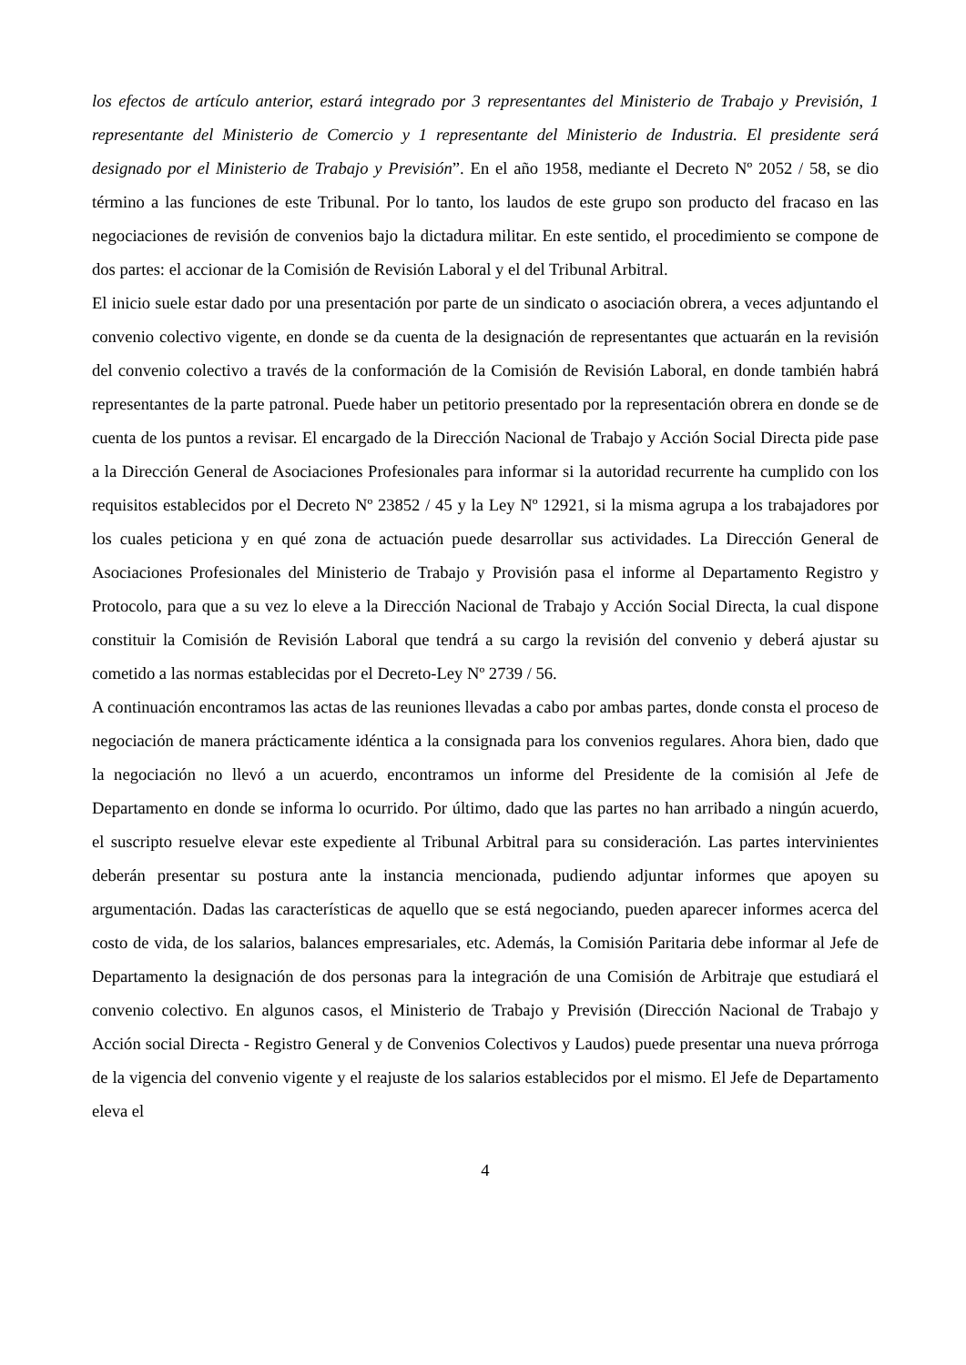los efectos de artículo anterior, estará integrado por 3 representantes del Ministerio de Trabajo y Previsión, 1 representante del Ministerio de Comercio y 1 representante del Ministerio de Industria. El presidente será designado por el Ministerio de Trabajo y Previsión”. En el año 1958, mediante el Decreto Nº 2052 / 58, se dio término a las funciones de este Tribunal. Por lo tanto, los laudos de este grupo son producto del fracaso en las negociaciones de revisión de convenios bajo la dictadura militar. En este sentido, el procedimiento se compone de dos partes: el accionar de la Comisión de Revisión Laboral y el del Tribunal Arbitral.
El inicio suele estar dado por una presentación por parte de un sindicato o asociación obrera, a veces adjuntando el convenio colectivo vigente, en donde se da cuenta de la designación de representantes que actuarán en la revisión del convenio colectivo a través de la conformación de la Comisión de Revisión Laboral, en donde también habrá representantes de la parte patronal. Puede haber un petitorio presentado por la representación obrera en donde se de cuenta de los puntos a revisar. El encargado de la Dirección Nacional de Trabajo y Acción Social Directa pide pase a la Dirección General de Asociaciones Profesionales para informar si la autoridad recurrente ha cumplido con los requisitos establecidos por el Decreto Nº 23852 / 45 y la Ley Nº 12921, si la misma agrupa a los trabajadores por los cuales peticiona y en qué zona de actuación puede desarrollar sus actividades. La Dirección General de Asociaciones Profesionales del Ministerio de Trabajo y Provisión pasa el informe al Departamento Registro y Protocolo, para que a su vez lo eleve a la Dirección Nacional de Trabajo y Acción Social Directa, la cual dispone constituir la Comisión de Revisión Laboral que tendrá a su cargo la revisión del convenio y deberá ajustar su cometido a las normas establecidas por el Decreto-Ley Nº 2739 / 56.
A continuación encontramos las actas de las reuniones llevadas a cabo por ambas partes, donde consta el proceso de negociación de manera prácticamente idéntica a la consignada para los convenios regulares. Ahora bien, dado que la negociación no llevó a un acuerdo, encontramos un informe del Presidente de la comisión al Jefe de Departamento en donde se informa lo ocurrido. Por último, dado que las partes no han arribado a ningún acuerdo, el suscripto resuelve elevar este expediente al Tribunal Arbitral para su consideración. Las partes intervinientes deberán presentar su postura ante la instancia mencionada, pudiendo adjuntar informes que apoyen su argumentación. Dadas las características de aquello que se está negociando, pueden aparecer informes acerca del costo de vida, de los salarios, balances empresariales, etc. Además, la Comisión Paritaria debe informar al Jefe de Departamento la designación de dos personas para la integración de una Comisión de Arbitraje que estudiará el convenio colectivo. En algunos casos, el Ministerio de Trabajo y Previsión (Dirección Nacional de Trabajo y Acción social Directa - Registro General y de Convenios Colectivos y Laudos) puede presentar una nueva prórroga de la vigencia del convenio vigente y el reajuste de los salarios establecidos por el mismo. El Jefe de Departamento eleva el
4